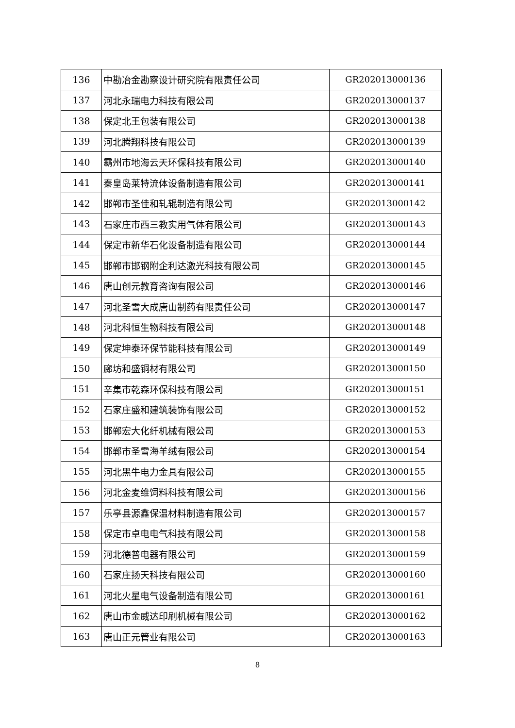| 136 | 中勘冶金勘察设计研究院有限责任公司 | GR202013000136 |
| 137 | 河北永瑞电力科技有限公司 | GR202013000137 |
| 138 | 保定北王包装有限公司 | GR202013000138 |
| 139 | 河北腾翔科技有限公司 | GR202013000139 |
| 140 | 霸州市地海云天环保科技有限公司 | GR202013000140 |
| 141 | 秦皇岛莱特流体设备制造有限公司 | GR202013000141 |
| 142 | 邯郸市圣佳和轧辊制造有限公司 | GR202013000142 |
| 143 | 石家庄市西三教实用气体有限公司 | GR202013000143 |
| 144 | 保定市新华石化设备制造有限公司 | GR202013000144 |
| 145 | 邯郸市邯钢附企利达激光科技有限公司 | GR202013000145 |
| 146 | 唐山创元教育咨询有限公司 | GR202013000146 |
| 147 | 河北圣雪大成唐山制药有限责任公司 | GR202013000147 |
| 148 | 河北科恒生物科技有限公司 | GR202013000148 |
| 149 | 保定坤泰环保节能科技有限公司 | GR202013000149 |
| 150 | 廊坊和盛铜材有限公司 | GR202013000150 |
| 151 | 辛集市乾森环保科技有限公司 | GR202013000151 |
| 152 | 石家庄盛和建筑装饰有限公司 | GR202013000152 |
| 153 | 邯郸宏大化纤机械有限公司 | GR202013000153 |
| 154 | 邯郸市圣雪海羊绒有限公司 | GR202013000154 |
| 155 | 河北黑牛电力金具有限公司 | GR202013000155 |
| 156 | 河北金麦维饲料科技有限公司 | GR202013000156 |
| 157 | 乐亭县源鑫保温材料制造有限公司 | GR202013000157 |
| 158 | 保定市卓电电气科技有限公司 | GR202013000158 |
| 159 | 河北德普电器有限公司 | GR202013000159 |
| 160 | 石家庄扬天科技有限公司 | GR202013000160 |
| 161 | 河北火星电气设备制造有限公司 | GR202013000161 |
| 162 | 唐山市金威达印刷机械有限公司 | GR202013000162 |
| 163 | 唐山正元管业有限公司 | GR202013000163 |
8